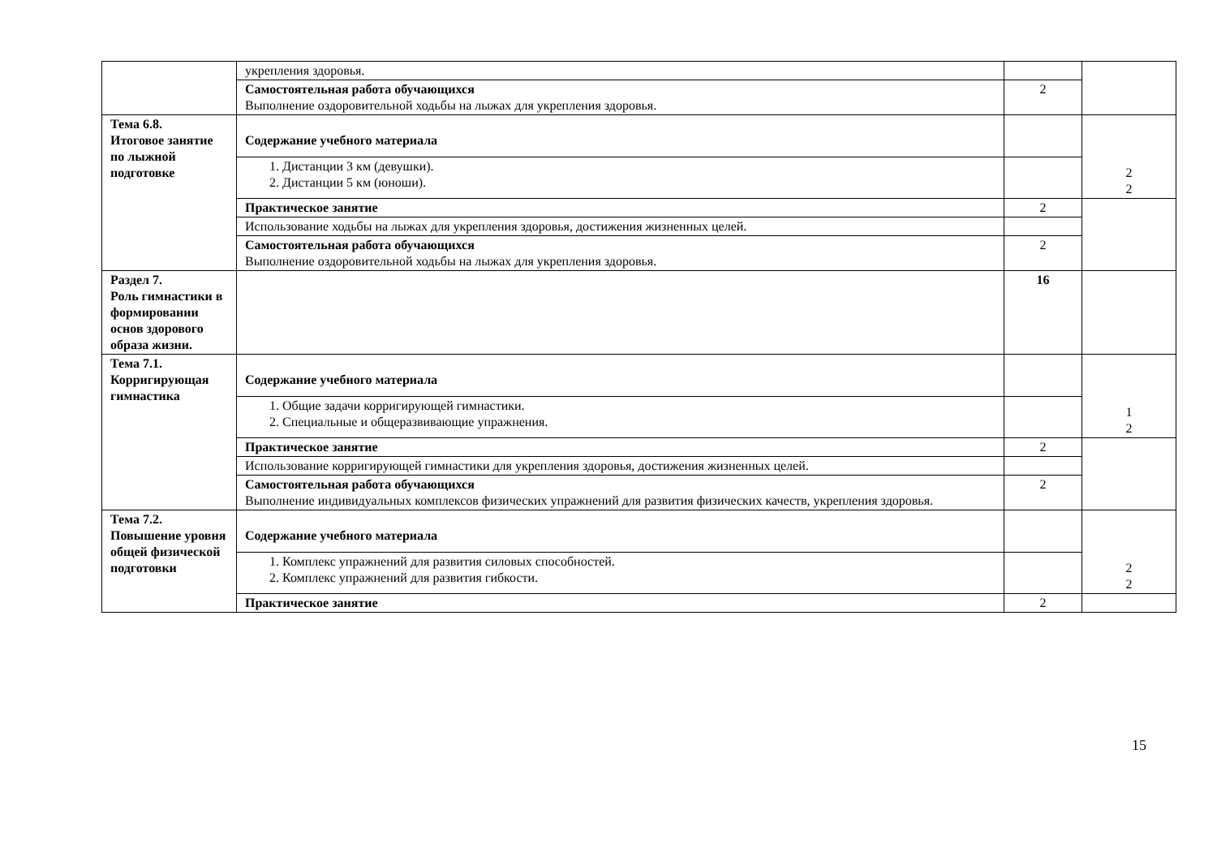| | укрепления здоровья. | | |
| | Самостоятельная работа обучающихся Выполнение оздоровительной ходьбы на лыжах для укрепления здоровья. | 2 | |
| Тема 6.8. Итоговое занятие по лыжной подготовке | Содержание учебного материала | | 2 2 |
| | 1. Дистанции 3 км (девушки). 2. Дистанции 5 км (юноши). | | |
| | Практическое занятие | 2 | |
| | Использование ходьбы на лыжах для укрепления здоровья, достижения жизненных целей. | | |
| | Самостоятельная работа обучающихся Выполнение оздоровительной ходьбы на лыжах для укрепления здоровья. | 2 | |
| Раздел 7. Роль гимнастики в формировании основ здорового образа жизни. | | 16 | |
| Тема 7.1. Корригирующая гимнастика | Содержание учебного материала | | 1 2 |
| | 1. Общие задачи корригирующей гимнастики. 2. Специальные и общеразвивающие упражнения. | | |
| | Практическое занятие | 2 | |
| | Использование корригирующей гимнастики для укрепления здоровья, достижения жизненных целей. | | |
| | Самостоятельная работа обучающихся Выполнение индивидуальных комплексов физических упражнений для развития физических качеств, укрепления здоровья. | 2 | |
| Тема 7.2. Повышение уровня общей физической подготовки | Содержание учебного материала | | 2 2 |
| | 1. Комплекс упражнений для развития силовых способностей. 2. Комплекс упражнений для развития гибкости. | | |
| | Практическое занятие | 2 | |
15